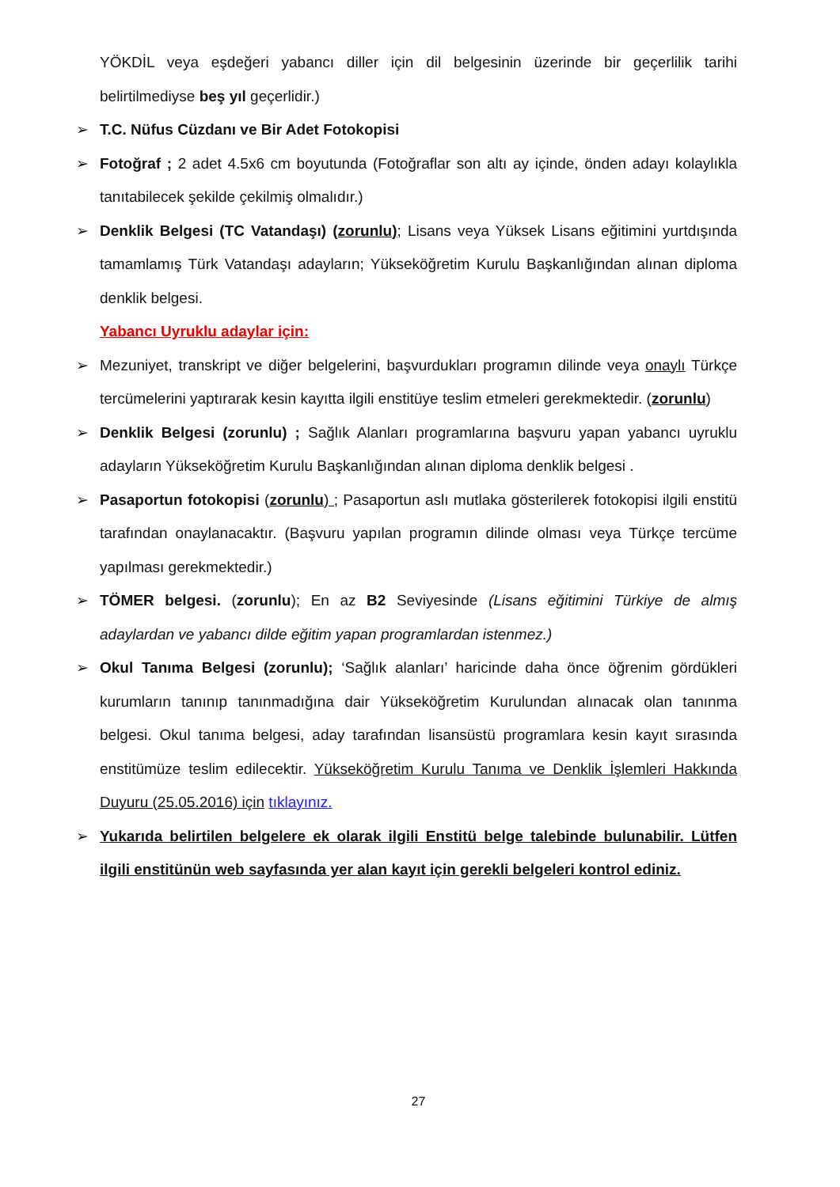YÖKDİL veya eşdeğeri yabancı diller için dil belgesinin üzerinde bir geçerlilik tarihi belirtilmediyse beş yıl geçerlidir.)
➢ T.C. Nüfus Cüzdanı ve Bir Adet Fotokopisi
➢ Fotoğraf ; 2 adet 4.5x6 cm boyutunda (Fotoğraflar son altı ay içinde, önden adayı kolaylıkla tanıtabilecek şekilde çekilmiş olmalıdır.)
➢ Denklik Belgesi (TC Vatandaşı) (zorunlu); Lisans veya Yüksek Lisans eğitimini yurtdışında tamamlamış Türk Vatandaşı adayların; Yükseköğretim Kurulu Başkanlığından alınan diploma denklik belgesi.
Yabancı Uyruklu adaylar için:
➢ Mezuniyet, transkript ve diğer belgelerini, başvurdukları programın dilinde veya onaylı Türkçe tercümelerini yaptırarak kesin kayıtta ilgili enstitüye teslim etmeleri gerekmektedir. (zorunlu)
➢ Denklik Belgesi (zorunlu) ; Sağlık Alanları programlarına başvuru yapan yabancı uyruklu adayların Yükseköğretim Kurulu Başkanlığından alınan diploma denklik belgesi .
➢ Pasaportun fotokopisi (zorunlu) ; Pasaportun aslı mutlaka gösterilerek fotokopisi ilgili enstitü tarafından onaylanacaktır. (Başvuru yapılan programın dilinde olması veya Türkçe tercüme yapılması gerekmektedir.)
➢ TÖMER belgesi. (zorunlu); En az B2 Seviyesinde (Lisans eğitimini Türkiye de almış adaylardan ve yabancı dilde eğitim yapan programlardan istenmez.)
➢ Okul Tanıma Belgesi (zorunlu); ‘Sağlık alanları’ haricinde daha önce öğrenim gördükleri kurumların tanınıp tanınmadığına dair Yükseköğretim Kurulundan alınacak olan tanınma belgesi. Okul tanıma belgesi, aday tarafından lisansüstü programlara kesin kayıt sırasında enstitümüze teslim edilecektir. Yükseköğretim Kurulu Tanıma ve Denklik İşlemleri Hakkında Duyuru (25.05.2016) için tıklayınız.
➢ Yukarıda belirtilen belgelere ek olarak ilgili Enstitü belge talebinde bulunabilir. Lütfen ilgili enstitünün web sayfasında yer alan kayıt için gerekli belgeleri kontrol ediniz.
27